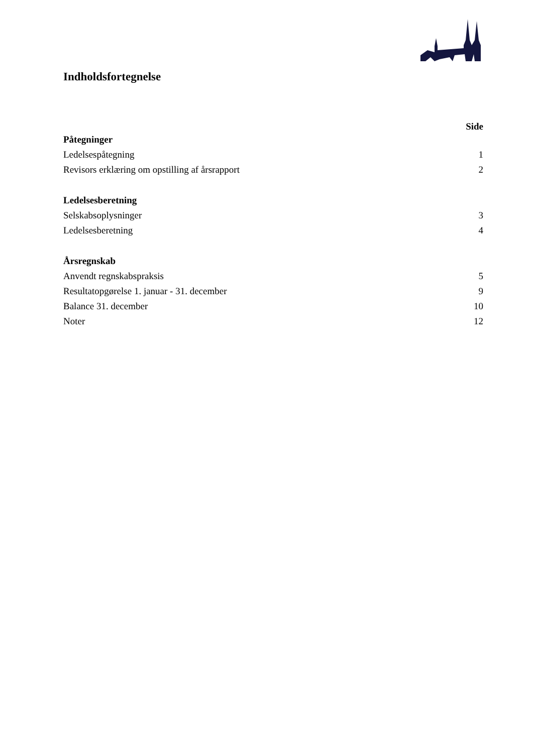Indholdsfortegnelse
Side
Påtegninger
Ledelsespåtegning 1
Revisors erklæring om opstilling af årsrapport 2
Ledelsesberetning
Selskabsoplysninger 3
Ledelsesberetning 4
Årsregnskab
Anvendt regnskabspraksis 5
Resultatopgørelse 1. januar - 31. december 9
Balance 31. december 10
Noter 12